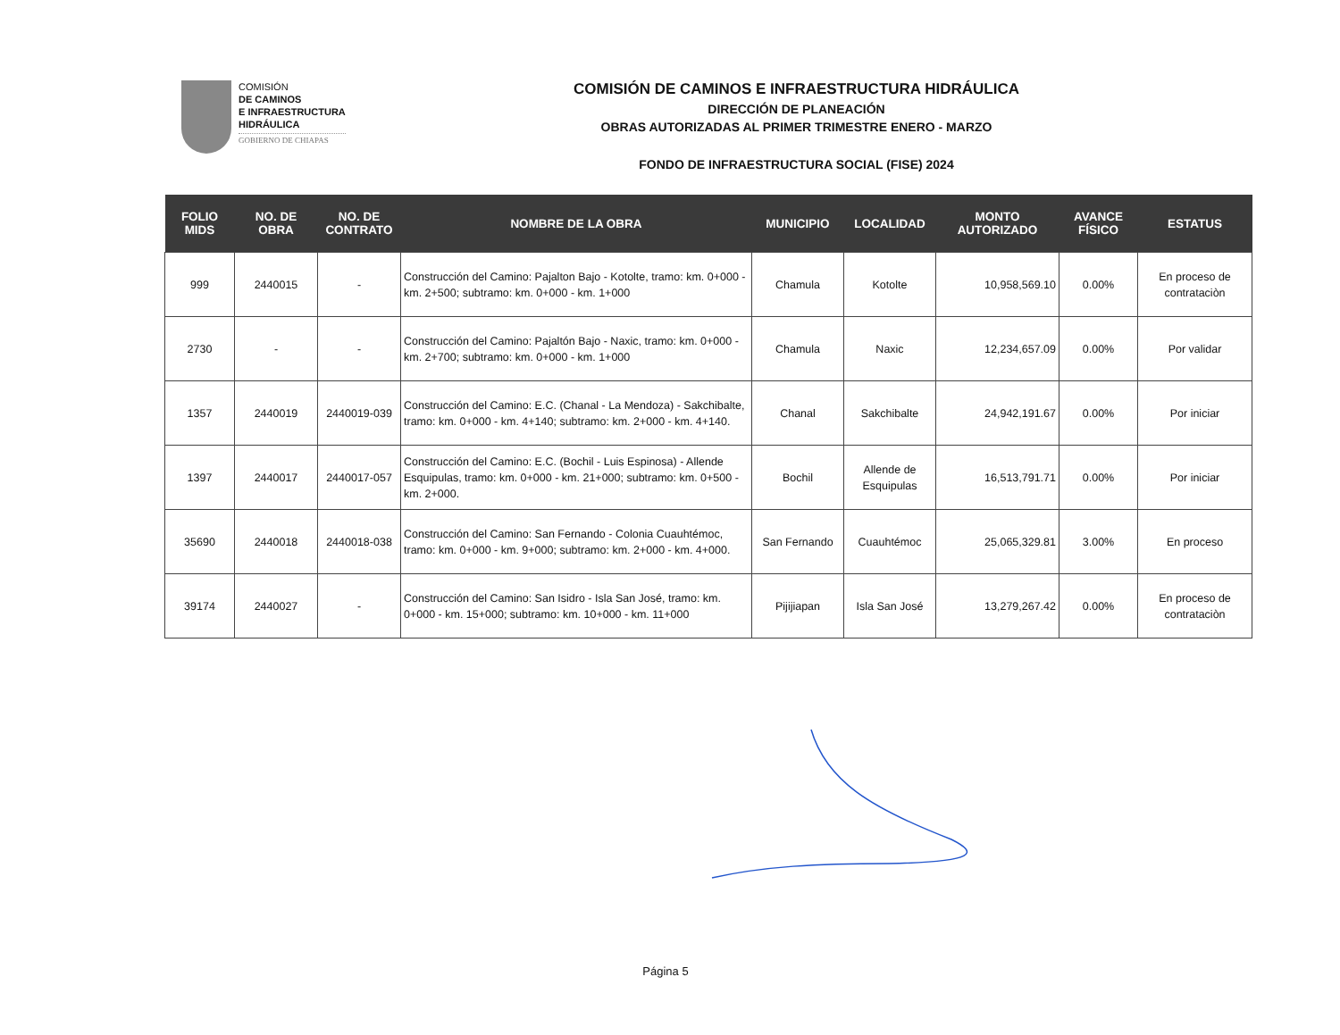COMISIÓN
DE CAMINOS
E INFRAESTRUCTURA
HIDRÁULICA
GOBIERNO DE CHIAPAS
COMISIÓN DE CAMINOS E INFRAESTRUCTURA HIDRÁULICA
DIRECCIÓN DE PLANEACIÓN
OBRAS AUTORIZADAS AL PRIMER TRIMESTRE ENERO - MARZO
FONDO DE INFRAESTRUCTURA SOCIAL (FISE) 2024
| FOLIO MIDS | NO. DE OBRA | NO. DE CONTRATO | NOMBRE DE LA OBRA | MUNICIPIO | LOCALIDAD | MONTO AUTORIZADO | AVANCE FÍSICO | ESTATUS |
| --- | --- | --- | --- | --- | --- | --- | --- | --- |
| 999 | 2440015 | - | Construcción del Camino: Pajalton Bajo - Kotolte, tramo: km. 0+000 - km. 2+500; subtramo: km. 0+000 - km. 1+000 | Chamula | Kotolte | 10,958,569.10 | 0.00% | En proceso de contrataciòn |
| 2730 | - | - | Construcción del Camino: Pajaltón Bajo - Naxic, tramo: km. 0+000 - km. 2+700; subtramo: km. 0+000 - km. 1+000 | Chamula | Naxic | 12,234,657.09 | 0.00% | Por validar |
| 1357 | 2440019 | 2440019-039 | Construcción del Camino: E.C. (Chanal - La Mendoza) - Sakchibalte, tramo: km. 0+000 - km. 4+140; subtramo: km. 2+000 - km. 4+140. | Chanal | Sakchibalte | 24,942,191.67 | 0.00% | Por iniciar |
| 1397 | 2440017 | 2440017-057 | Construcción del Camino: E.C. (Bochil - Luis Espinosa) - Allende Esquipulas, tramo: km. 0+000 - km. 21+000; subtramo: km. 0+500 - km. 2+000. | Bochil | Allende de Esquipulas | 16,513,791.71 | 0.00% | Por iniciar |
| 35690 | 2440018 | 2440018-038 | Construcción del Camino: San Fernando - Colonia Cuauhtémoc, tramo: km. 0+000 - km. 9+000; subtramo: km. 2+000 - km. 4+000. | San Fernando | Cuauhtémoc | 25,065,329.81 | 3.00% | En proceso |
| 39174 | 2440027 | - | Construcción del Camino: San Isidro - Isla San José, tramo: km. 0+000 - km. 15+000; subtramo: km. 10+000 - km. 11+000 | Pijijiapan | Isla San José | 13,279,267.42 | 0.00% | En proceso de contrataciòn |
Página 5